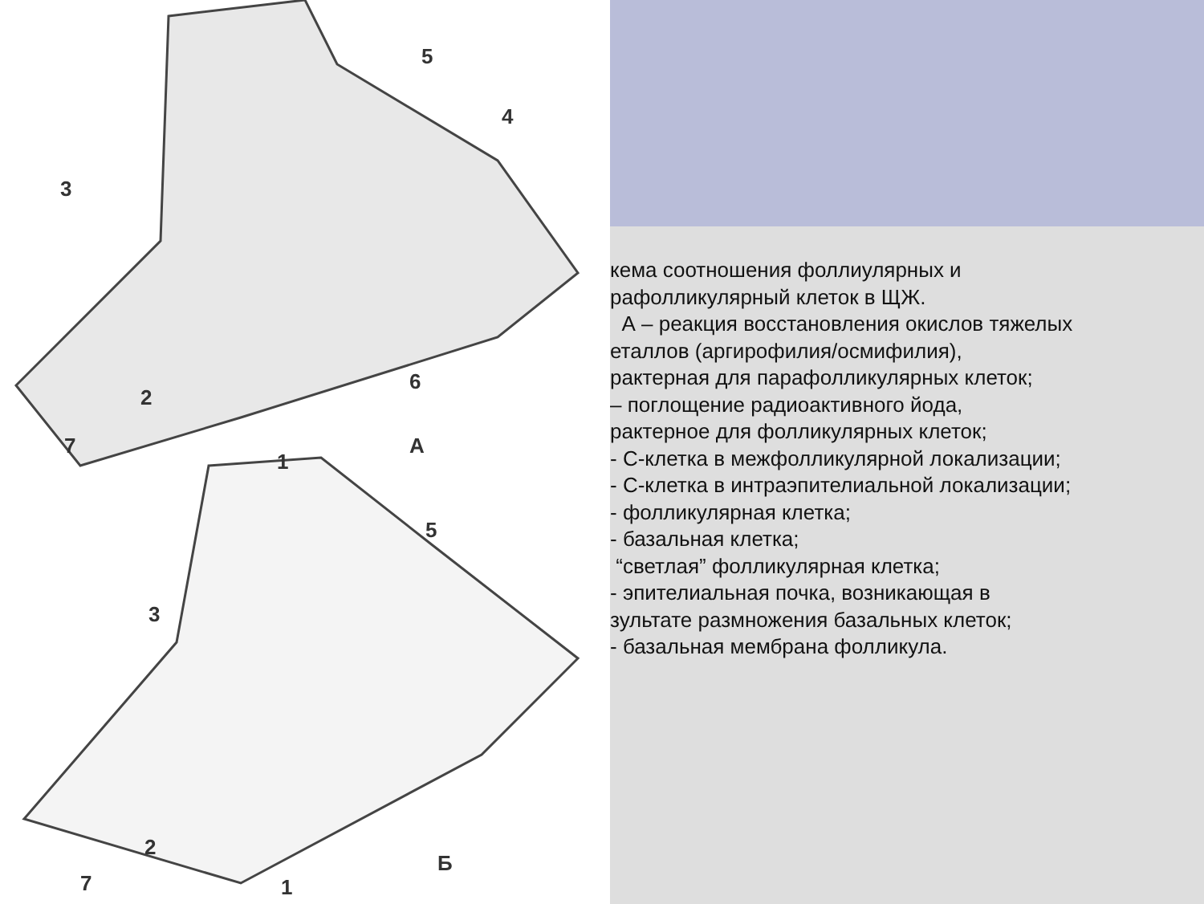5
4
3
6
2
7
1
А
5
3
2
7 1
Б
кема соотношения фоллиулярных и
рафолликулярный клеток в ЩЖ.
А – реакция восстановления окислов тяжелых
еталлов (аргирофилия/осмифилия),
рактерная для парафолликулярных клеток;
– поглощение радиоактивного йода,
рактерное для фолликулярных клеток;
- С-клетка в межфолликулярной локализации;
- С-клетка в интраэпителиальной локализации;
- фолликулярная клетка;
- базальная клетка;
“светлая” фолликулярная клетка;
- эпителиальная почка, возникающая в
зультате размножения базальных клеток;
- базальная мембрана фолликула.